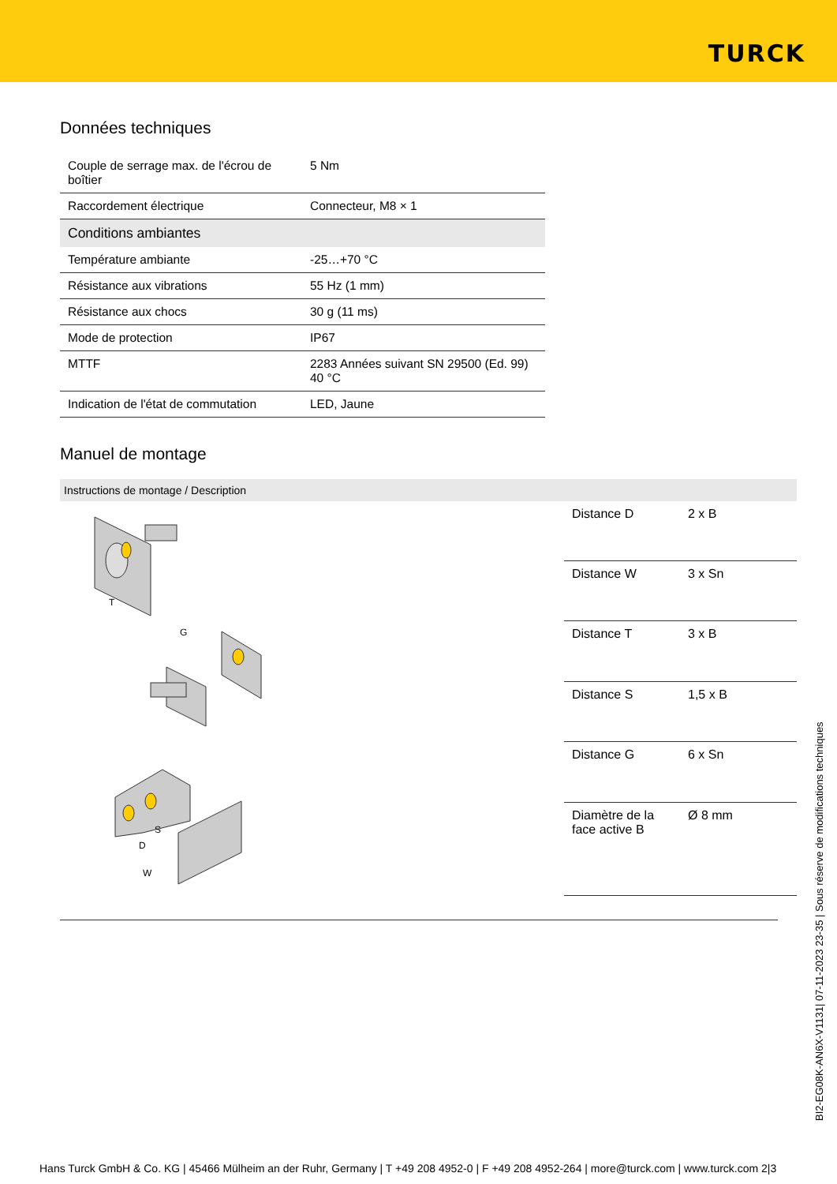TURCK
Données techniques
| Couple de serrage max. de l'écrou de boîtier | 5 Nm |
| Raccordement électrique | Connecteur, M8 × 1 |
| Conditions ambiantes | |
| Température ambiante | -25…+70 °C |
| Résistance aux vibrations | 55 Hz (1 mm) |
| Résistance aux chocs | 30 g (11 ms) |
| Mode de protection | IP67 |
| MTTF | 2283 Années suivant SN 29500 (Ed. 99) 40 °C |
| Indication de l'état de commutation | LED, Jaune |
Manuel de montage
Instructions de montage / Description
T
G
S
D
W
| Distance D | 2 x B |
| Distance W | 3 x Sn |
| Distance T | 3 x B |
| Distance S | 1,5 x B |
| Distance G | 6 x Sn |
| Diamètre de la face active B | Ø 8 mm |
BI2-EG08K-AN6X-V1131| 07-11-2023 23-35 | Sous réserve de modifications techniques
Hans Turck GmbH & Co. KG | 45466 Mülheim an der Ruhr, Germany | T +49 208 4952-0 | F +49 208 4952-264 | more@turck.com | www.turck.com 2|3